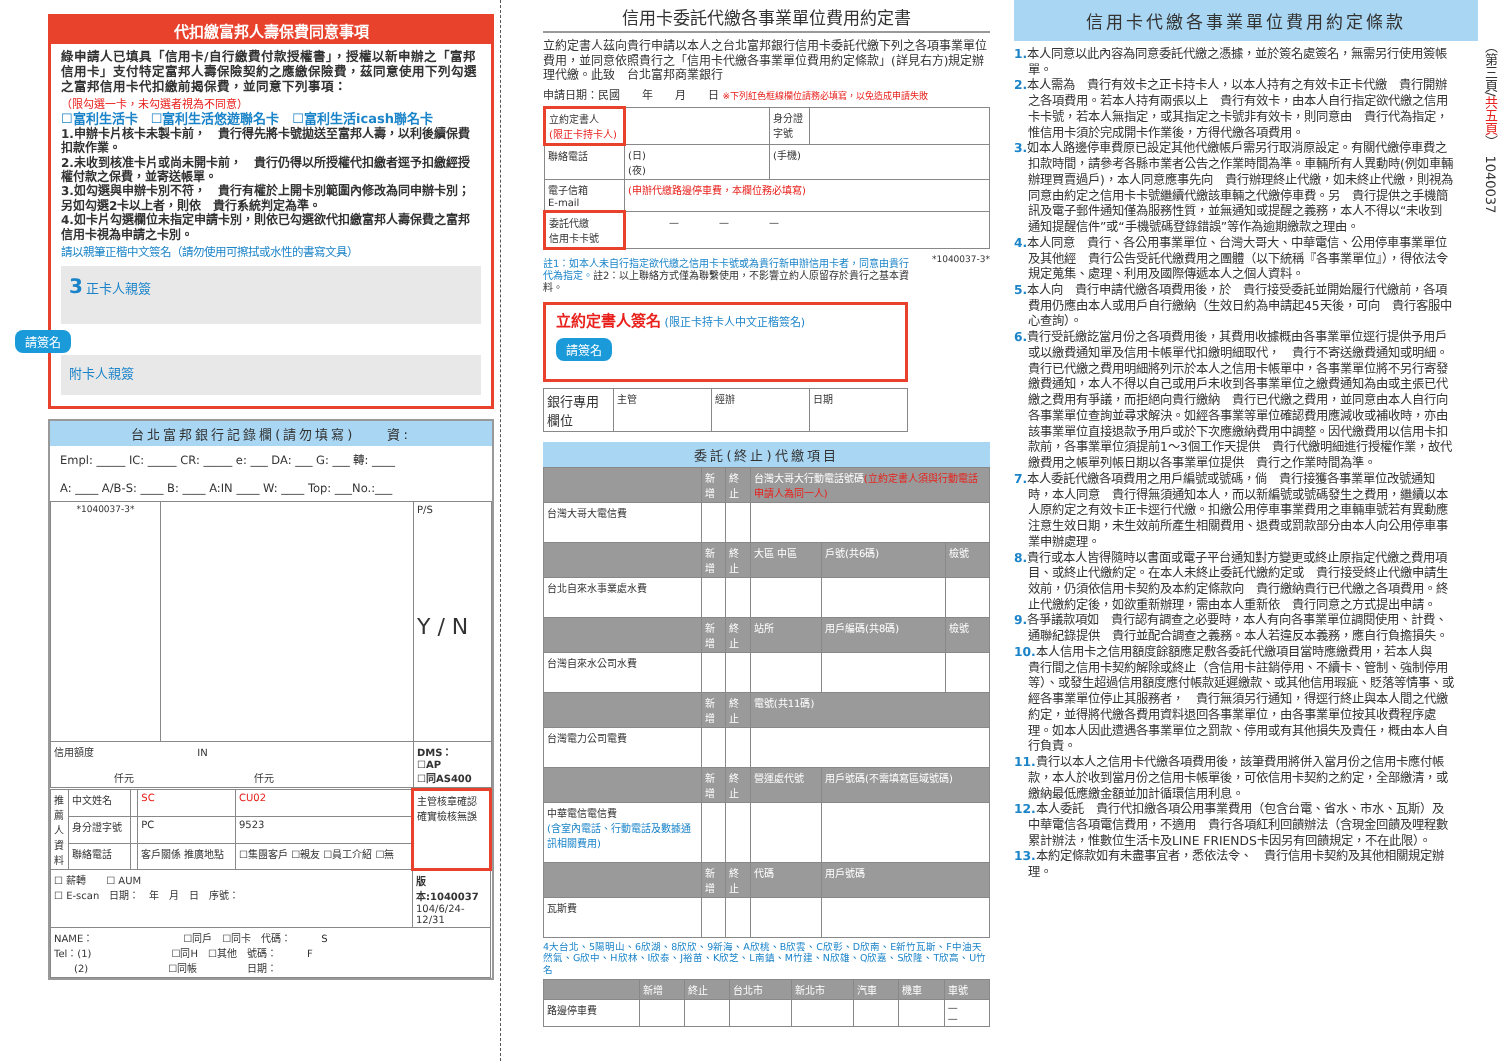代扣繳富邦人壽保費同意事項
綠申請人已填具「信用卡/自行繳費付款授權書」，授權以新申辦之「富邦信用卡」支付特定富邦人壽保險契約之應繳保險費，茲同意使用下列勾選之富邦信用卡代扣繳前揭保費，並同意下列事項：
（限勾選一卡，未勾選者視為不同意）
☐富利生活卡　☐富利生活悠遊聯名卡　☐富利生活icash聯名卡
1.申辦卡片核卡未製卡前，　貴行得先將卡號拋送至富邦人壽，以利後續保費扣款作業。
2.未收到核准卡片或尚未開卡前，　貴行仍得以所授權代扣繳者逕予扣繳經授權付款之保費，並寄送帳單。
3.如勾選與申辦卡別不符，　貴行有權於上開卡別範圍內修改為同申辦卡別；另如勾選2卡以上者，則依　貴行系統判定為準。
4.如卡片勾選欄位未指定申請卡別，則依已勾選欲代扣繳富邦人壽保費之富邦信用卡視為申請之卡別。
請以親筆正楷中文簽名（請勿使用可擦拭或水性的書寫文具）
3 正卡人親簽
請簽名
附卡人親簽
台北富邦銀行記錄欄(請勿填寫)　　資:
Empl: _____ IC: _____ CR: _____ e: ___ DA: ___ G: ___ 轉: ____
A: ____ A/B-S: ____ B: ____ A:IN ____ W: ____ Top: ___No.:___
| *1040037-3* | | P/S Y / N |
| 信用額度 IN 仟元 仟元 | | DMS： ☐AP ☐同AS400 |
| 推薦人資料 | 中文姓名 | | SC | CU02 | 主管核章確認確實檢核無誤 |
| | 身分證字號 | | PC | 9523 | |
| | 聯絡電話 | | 客戶關係 推廣地點 | ☐集團客戶 ☐親友 ☐員工介紹 ☐無 | |
| ☐ 薪轉 ☐ AUM ☐ E-scan 日期： 年 月 日 序號： | | | | | 版本:1040037 104/6/24-12/31 |
| NAME： ☐同戶 ☐同卡 代碼： S Tel：(1) ☐同H ☐其他 號碼： F (2) ☐同帳 日期： | | | | | |
信用卡委託代繳各事業單位費用約定書
立約定書人茲向貴行申請以本人之台北富邦銀行信用卡委託代繳下列之各項事業單位費用，並同意依照貴行之「信用卡代繳各事業單位費用約定條款」(詳見右方)規定辦理代繳。此致　台北富邦商業銀行
申請日期：民國　　年　　月　　日 ※下列紅色框線欄位請務必填寫，以免造成申請失敗
| 立約定書人 (限正卡持卡人) | | 身分證字號 | |
| 聯絡電話 | (日) (夜) | (手機) | |
| 電子信箱 E-mail | (申辦代繳路邊停車費，本欄位務必填寫) | | |
| 委託代繳 信用卡卡號 | — — — | | |
註1：如本人未自行指定欲代繳之信用卡卡號或為貴行新申辦信用卡者，同意由貴行代為指定。註2：以上聯絡方式僅為聯繫使用，不影響立約人原留存於貴行之基本資料。
*1040037-3*
立約定書人簽名 (限正卡持卡人中文正楷簽名)
請簽名
| 銀行專用欄位 | 主管 | 經辦 | 日期 |
委託(終止)代繳項目
| | 新增 | 終止 | 台灣大哥大行動電話號碼 (立約定書人須與行動電話申請人為同一人) | | |
| 台灣大哥大電信費 | | | | | |
| | 新增 | 終止 | 大區 中區 | 戶號(共6碼) | 檢號 |
| 台北自來水事業處水費 | | | | | |
| | 新增 | 終止 | 站所 | 用戶編碼(共8碼) | 檢號 |
| 台灣自來水公司水費 | | | | | |
| | 新增 | 終止 | 電號(共11碼) | | |
| 台灣電力公司電費 | | | | | |
| | 新增 | 終止 | 營運處代號 | 用戶號碼(不需填寫區域號碼) | |
| 中華電信電信費 (含室內電話、行動電話及數據通訊相關費用) | | | | | |
| | 新增 | 終止 | 代碼 | 用戶號碼 | |
| 瓦斯費 | | | | | |
4大台北、5陽明山、6欣湖、8欣欣、9新海、A欣桃、B欣雲、C欣彰、D欣南、E新竹瓦斯、F中油天然氣、G欣中、H欣林、I欣泰、J裕苗、K欣芝、L南鎮、M竹建、N欣雄、Q欣嘉、S欣隆、T欣高、U竹名
| | 新增 | 終止 | 台北市 | 新北市 | 汽車 | 機車 | 車號 |
| 路邊停車費 | | | | | | | — — |
信用卡代繳各事業單位費用約定條款
1. 本人同意以此內容為同意委託代繳之憑據，並於簽名處簽名，無需另行使用簽帳單。
2. 本人需為　貴行有效卡之正卡持卡人，以本人持有之有效卡正卡代繳　貴行開辦之各項費用。若本人持有兩張以上　貴行有效卡，由本人自行指定欲代繳之信用卡卡號，若本人無指定，或其指定之卡號非有效卡，則同意由　貴行代為指定，惟信用卡須於完成開卡作業後，方得代繳各項費用。
3. 如本人路邊停車費原已設定其他代繳帳戶需另行取消原設定。有關代繳停車費之扣款時間，請參考各縣市業者公告之作業時間為準。車輛所有人異動時(例如車輛辦理買賣過戶)，本人同意應事先向　貴行辦理終止代繳，如未終止代繳，則視為同意由約定之信用卡卡號繼續代繳該車輛之代繳停車費。另　貴行提供之手機簡訊及電子郵件通知僅為服務性質，並無通知或提醒之義務，本人不得以“未收到通知提醒信件”或“手機號碼登錄錯誤”等作為逾期繳款之理由。
4. 本人同意　貴行、各公用事業單位、台灣大哥大、中華電信、公用停車事業單位及其他經　貴行公告受託代繳費用之團體（以下統稱『各事業單位』），得依法令規定蒐集、處理、利用及國際傳遞本人之個人資料。
5. 本人向　貴行申請代繳各項費用後，於　貴行接受委託並開始履行代繳前，各項費用仍應由本人或用戶自行繳納（生效日約為申請起45天後，可向　貴行客服中心查詢）。
6. 貴行受託繳訖當月份之各項費用後，其費用收據概由各事業單位逕行提供予用戶或以繳費通知單及信用卡帳單代扣繳明細取代，　貴行不寄送繳費通知或明細。　貴行已代繳之費用明細將列示於本人之信用卡帳單中，各事業單位將不另行寄發繳費通知，本人不得以自己或用戶未收到各事業單位之繳費通知為由或主張已代繳之費用有爭議，而拒絕向貴行繳納　貴行已代繳之費用，並同意由本人自行向各事業單位查詢並尋求解決。如經各事業等單位確認費用應減收或補收時，亦由該事業單位直接退款予用戶或於下次應繳納費用中調整。因代繳費用以信用卡扣款前，各事業單位須提前1～3個工作天提供　貴行代繳明細進行授權作業，故代繳費用之帳單列帳日期以各事業單位提供　貴行之作業時間為準。
7. 本人委託代繳各項費用之用戶編號或號碼，倘　貴行接獲各事業單位改號通知時，本人同意　貴行得無須通知本人，而以新編號或號碼發生之費用，繼續以本人原約定之有效卡正卡逕行代繳。扣繳公用停車事業費用之車輛車號若有異動應注意生效日期，未生效前所產生相關費用、退費或罰款部分由本人向公用停車事業申辦處理。
8. 貴行或本人皆得隨時以書面或電子平台通知對方變更或終止原指定代繳之費用項目、或終止代繳約定。在本人未終止委託代繳約定或　貴行接受終止代繳申請生效前，仍須依信用卡契約及本約定條款向　貴行繳納貴行已代繳之各項費用。終止代繳約定後，如欲重新辦理，需由本人重新依　貴行同意之方式提出申請。
9. 各爭議款項如　貴行認有調查之必要時，本人有向各事業單位調閱使用、計費、通聯紀錄提供　貴行並配合調查之義務。本人若違反本義務，應自行負擔損失。
10. 本人信用卡之信用額度餘額應足敷各委託代繳項目當時應繳費用，若本人與　貴行間之信用卡契約解除或終止（含信用卡註銷停用、不續卡、管制、強制停用等）、或發生超過信用額度應付帳款延遲繳款、或其他信用瑕疵、貶落等情事、或經各事業單位停止其服務者，　貴行無須另行通知，得逕行終止與本人間之代繳約定，並得將代繳各費用資料退回各事業單位，由各事業單位按其收費程序處理。如本人因此遭遇各事業單位之罰款、停用或有其他損失及責任，概由本人自行負責。
11. 貴行以本人之信用卡代繳各項費用後，該筆費用將併入當月份之信用卡應付帳款，本人於收到當月份之信用卡帳單後，可依信用卡契約之約定，全部繳清，或繳納最低應繳金額並加計循環信用利息。
12. 本人委託　貴行代扣繳各項公用事業費用（包含台電、省水、市水、瓦斯）及中華電信各項電信費用，不適用　貴行各項紅利回饋辦法（含現金回饋及哩程數累計辦法，惟數位生活卡及LINE FRIENDS卡因另有回饋規定，不在此限）。
13. 本約定條款如有未盡事宜者，悉依法令、　貴行信用卡契約及其他相關規定辦理。
（第三頁/共五頁）　1040037